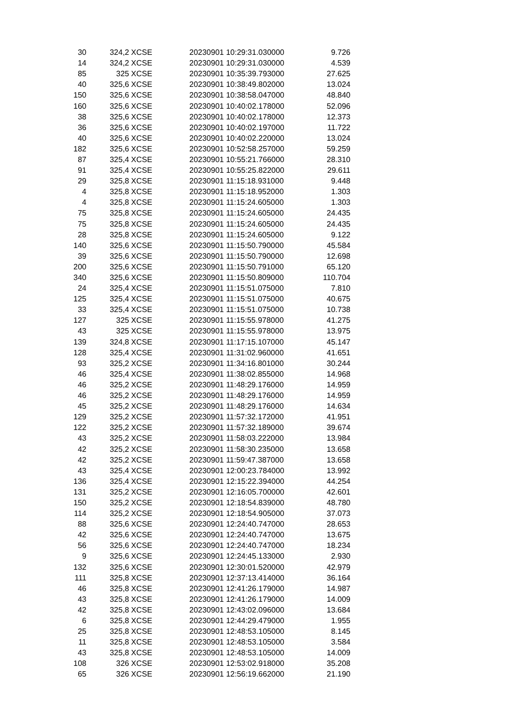| 30 | 324,2 | XCSE | 20230901 10:29:31.030000 | 9.726 |
| 14 | 324,2 | XCSE | 20230901 10:29:31.030000 | 4.539 |
| 85 | 325 | XCSE | 20230901 10:35:39.793000 | 27.625 |
| 40 | 325,6 | XCSE | 20230901 10:38:49.802000 | 13.024 |
| 150 | 325,6 | XCSE | 20230901 10:38:58.047000 | 48.840 |
| 160 | 325,6 | XCSE | 20230901 10:40:02.178000 | 52.096 |
| 38 | 325,6 | XCSE | 20230901 10:40:02.178000 | 12.373 |
| 36 | 325,6 | XCSE | 20230901 10:40:02.197000 | 11.722 |
| 40 | 325,6 | XCSE | 20230901 10:40:02.220000 | 13.024 |
| 182 | 325,6 | XCSE | 20230901 10:52:58.257000 | 59.259 |
| 87 | 325,4 | XCSE | 20230901 10:55:21.766000 | 28.310 |
| 91 | 325,4 | XCSE | 20230901 10:55:25.822000 | 29.611 |
| 29 | 325,8 | XCSE | 20230901 11:15:18.931000 | 9.448 |
| 4 | 325,8 | XCSE | 20230901 11:15:18.952000 | 1.303 |
| 4 | 325,8 | XCSE | 20230901 11:15:24.605000 | 1.303 |
| 75 | 325,8 | XCSE | 20230901 11:15:24.605000 | 24.435 |
| 75 | 325,8 | XCSE | 20230901 11:15:24.605000 | 24.435 |
| 28 | 325,8 | XCSE | 20230901 11:15:24.605000 | 9.122 |
| 140 | 325,6 | XCSE | 20230901 11:15:50.790000 | 45.584 |
| 39 | 325,6 | XCSE | 20230901 11:15:50.790000 | 12.698 |
| 200 | 325,6 | XCSE | 20230901 11:15:50.791000 | 65.120 |
| 340 | 325,6 | XCSE | 20230901 11:15:50.809000 | 110.704 |
| 24 | 325,4 | XCSE | 20230901 11:15:51.075000 | 7.810 |
| 125 | 325,4 | XCSE | 20230901 11:15:51.075000 | 40.675 |
| 33 | 325,4 | XCSE | 20230901 11:15:51.075000 | 10.738 |
| 127 | 325 | XCSE | 20230901 11:15:55.978000 | 41.275 |
| 43 | 325 | XCSE | 20230901 11:15:55.978000 | 13.975 |
| 139 | 324,8 | XCSE | 20230901 11:17:15.107000 | 45.147 |
| 128 | 325,4 | XCSE | 20230901 11:31:02.960000 | 41.651 |
| 93 | 325,2 | XCSE | 20230901 11:34:16.801000 | 30.244 |
| 46 | 325,4 | XCSE | 20230901 11:38:02.855000 | 14.968 |
| 46 | 325,2 | XCSE | 20230901 11:48:29.176000 | 14.959 |
| 46 | 325,2 | XCSE | 20230901 11:48:29.176000 | 14.959 |
| 45 | 325,2 | XCSE | 20230901 11:48:29.176000 | 14.634 |
| 129 | 325,2 | XCSE | 20230901 11:57:32.172000 | 41.951 |
| 122 | 325,2 | XCSE | 20230901 11:57:32.189000 | 39.674 |
| 43 | 325,2 | XCSE | 20230901 11:58:03.222000 | 13.984 |
| 42 | 325,2 | XCSE | 20230901 11:58:30.235000 | 13.658 |
| 42 | 325,2 | XCSE | 20230901 11:59:47.387000 | 13.658 |
| 43 | 325,4 | XCSE | 20230901 12:00:23.784000 | 13.992 |
| 136 | 325,4 | XCSE | 20230901 12:15:22.394000 | 44.254 |
| 131 | 325,2 | XCSE | 20230901 12:16:05.700000 | 42.601 |
| 150 | 325,2 | XCSE | 20230901 12:18:54.839000 | 48.780 |
| 114 | 325,2 | XCSE | 20230901 12:18:54.905000 | 37.073 |
| 88 | 325,6 | XCSE | 20230901 12:24:40.747000 | 28.653 |
| 42 | 325,6 | XCSE | 20230901 12:24:40.747000 | 13.675 |
| 56 | 325,6 | XCSE | 20230901 12:24:40.747000 | 18.234 |
| 9 | 325,6 | XCSE | 20230901 12:24:45.133000 | 2.930 |
| 132 | 325,6 | XCSE | 20230901 12:30:01.520000 | 42.979 |
| 111 | 325,8 | XCSE | 20230901 12:37:13.414000 | 36.164 |
| 46 | 325,8 | XCSE | 20230901 12:41:26.179000 | 14.987 |
| 43 | 325,8 | XCSE | 20230901 12:41:26.179000 | 14.009 |
| 42 | 325,8 | XCSE | 20230901 12:43:02.096000 | 13.684 |
| 6 | 325,8 | XCSE | 20230901 12:44:29.479000 | 1.955 |
| 25 | 325,8 | XCSE | 20230901 12:48:53.105000 | 8.145 |
| 11 | 325,8 | XCSE | 20230901 12:48:53.105000 | 3.584 |
| 43 | 325,8 | XCSE | 20230901 12:48:53.105000 | 14.009 |
| 108 | 326 | XCSE | 20230901 12:53:02.918000 | 35.208 |
| 65 | 326 | XCSE | 20230901 12:56:19.662000 | 21.190 |